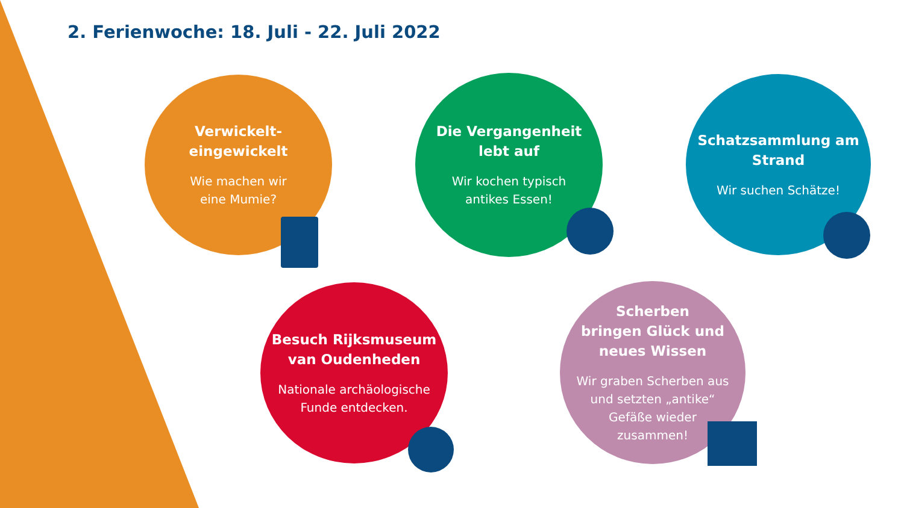2. Ferienwoche: 18. Juli - 22. Juli 2022
Verwickelt-
eingewickelt
Wie machen wir
eine Mumie?
Die Vergangenheit
lebt auf
Wir kochen typisch
antikes Essen!
Schatzsammlung am
Strand
Wir suchen Schätze!
Besuch Rijksmuseum
van Oudenheden
Nationale archäologische
Funde entdecken.
Scherben
bringen Glück und
neues Wissen
Wir graben Scherben aus
und setzten „antike“
Gefäße wieder
zusammen!